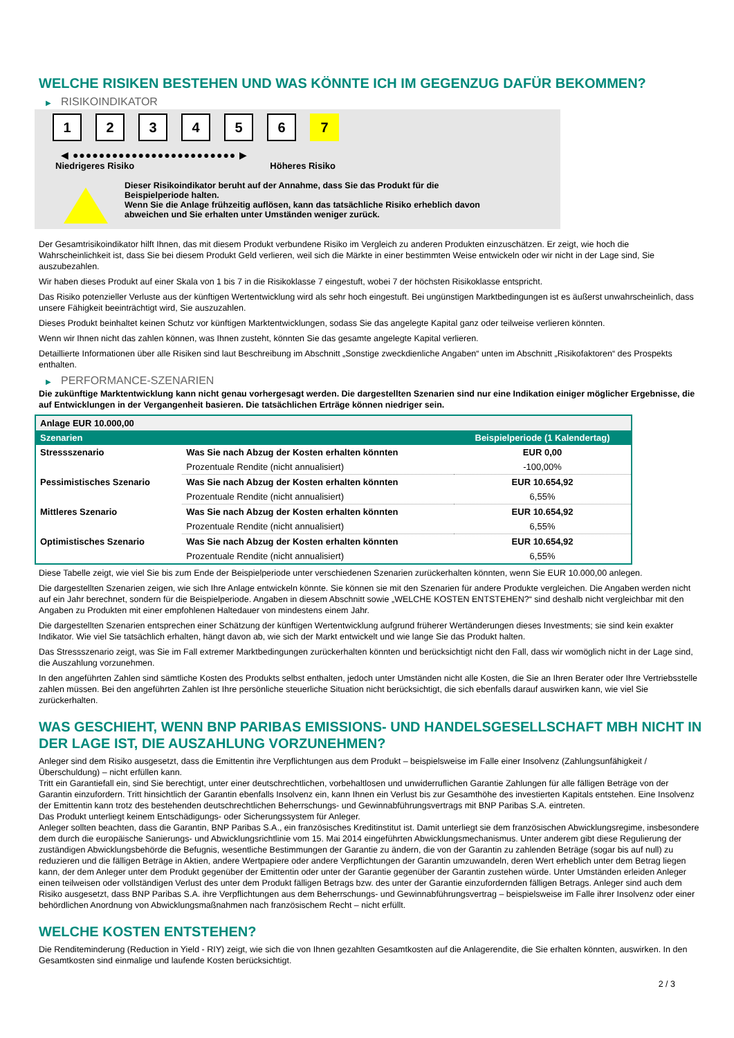WELCHE RISIKEN BESTEHEN UND WAS KÖNNTE ICH IM GEGENZUG DAFÜR BEKOMMEN?
▶ RISIKOINDIKATOR
1 2 3 4 5 6 7
◀ ●●●●●●●●●●●●●●●●●●●●●●●●● ▶
Niedrigeres Risiko Höheres Risiko
Dieser Risikoindikator beruht auf der Annahme, dass Sie das Produkt für die
Beispielperiode halten.
Wenn Sie die Anlage frühzeitig auflösen, kann das tatsächliche Risiko erheblich davon
abweichen und Sie erhalten unter Umständen weniger zurück.
Der Gesamtrisikoindikator hilft Ihnen, das mit diesem Produkt verbundene Risiko im Vergleich zu anderen Produkten einzuschätzen. Er zeigt, wie hoch die Wahrscheinlichkeit ist, dass Sie bei diesem Produkt Geld verlieren, weil sich die Märkte in einer bestimmten Weise entwickeln oder wir nicht in der Lage sind, Sie auszubezahlen.
Wir haben dieses Produkt auf einer Skala von 1 bis 7 in die Risikoklasse 7 eingestuft, wobei 7 der höchsten Risikoklasse entspricht.
Das Risiko potenzieller Verluste aus der künftigen Wertentwicklung wird als sehr hoch eingestuft. Bei ungünstigen Marktbedingungen ist es äußerst unwahrscheinlich, dass unsere Fähigkeit beeinträchtigt wird, Sie auszuzahlen.
Dieses Produkt beinhaltet keinen Schutz vor künftigen Marktentwicklungen, sodass Sie das angelegte Kapital ganz oder teilweise verlieren könnten.
Wenn wir Ihnen nicht das zahlen können, was Ihnen zusteht, könnten Sie das gesamte angelegte Kapital verlieren.
Detaillierte Informationen über alle Risiken sind laut Beschreibung im Abschnitt „Sonstige zweckdienliche Angaben“ unten im Abschnitt „Risikofaktoren“ des Prospekts enthalten.
▶ PERFORMANCE-SZENARIEN
Die zukünftige Marktentwicklung kann nicht genau vorhergesagt werden. Die dargestellten Szenarien sind nur eine Indikation einiger möglicher Ergebnisse, die auf Entwicklungen in der Vergangenheit basieren. Die tatsächlichen Erträge können niedriger sein.
| Anlage EUR 10.000,00 | | |
| --- | --- | --- |
| Szenarien | | Beispielperiode (1 Kalendertag) |
| Stressszenario | Was Sie nach Abzug der Kosten erhalten könnten | EUR 0,00 |
| | Prozentuale Rendite (nicht annualisiert) | -100,00% |
| Pessimistisches Szenario | Was Sie nach Abzug der Kosten erhalten könnten | EUR 10.654,92 |
| | Prozentuale Rendite (nicht annualisiert) | 6,55% |
| Mittleres Szenario | Was Sie nach Abzug der Kosten erhalten könnten | EUR 10.654,92 |
| | Prozentuale Rendite (nicht annualisiert) | 6,55% |
| Optimistisches Szenario | Was Sie nach Abzug der Kosten erhalten könnten | EUR 10.654,92 |
| | Prozentuale Rendite (nicht annualisiert) | 6,55% |
Diese Tabelle zeigt, wie viel Sie bis zum Ende der Beispielperiode unter verschiedenen Szenarien zurückerhalten könnten, wenn Sie EUR 10.000,00 anlegen.
Die dargestellten Szenarien zeigen, wie sich Ihre Anlage entwickeln könnte. Sie können sie mit den Szenarien für andere Produkte vergleichen. Die Angaben werden nicht auf ein Jahr berechnet, sondern für die Beispielperiode. Angaben in diesem Abschnitt sowie „WELCHE KOSTEN ENTSTEHEN?“ sind deshalb nicht vergleichbar mit den Angaben zu Produkten mit einer empfohlenen Haltedauer von mindestens einem Jahr.
Die dargestellten Szenarien entsprechen einer Schätzung der künftigen Wertentwicklung aufgrund früherer Wertänderungen dieses Investments; sie sind kein exakter Indikator. Wie viel Sie tatsächlich erhalten, hängt davon ab, wie sich der Markt entwickelt und wie lange Sie das Produkt halten.
Das Stressszenario zeigt, was Sie im Fall extremer Marktbedingungen zurückerhalten könnten und berücksichtigt nicht den Fall, dass wir womöglich nicht in der Lage sind, die Auszahlung vorzunehmen.
In den angeführten Zahlen sind sämtliche Kosten des Produkts selbst enthalten, jedoch unter Umständen nicht alle Kosten, die Sie an Ihren Berater oder Ihre Vertriebsstelle zahlen müssen. Bei den angeführten Zahlen ist Ihre persönliche steuerliche Situation nicht berücksichtigt, die sich ebenfalls darauf auswirken kann, wie viel Sie zurückerhalten.
WAS GESCHIEHT, WENN BNP PARIBAS EMISSIONS- UND HANDELSGESELLSCHAFT MBH NICHT IN DER LAGE IST, DIE AUSZAHLUNG VORZUNEHMEN?
Anleger sind dem Risiko ausgesetzt, dass die Emittentin ihre Verpflichtungen aus dem Produkt – beispielsweise im Falle einer Insolvenz (Zahlungsunfähigkeit / Überschuldung) – nicht erfüllen kann.
Tritt ein Garantiefall ein, sind Sie berechtigt, unter einer deutschrechtlichen, vorbehaltlosen und unwiderruflichen Garantie Zahlungen für alle fälligen Beträge von der Garantin einzufordern. Tritt hinsichtlich der Garantin ebenfalls Insolvenz ein, kann Ihnen ein Verlust bis zur Gesamthöhe des investierten Kapitals entstehen. Eine Insolvenz der Emittentin kann trotz des bestehenden deutschrechtlichen Beherrschungs- und Gewinnabführungsvertrags mit BNP Paribas S.A. eintreten.
Das Produkt unterliegt keinem Entschädigungs- oder Sicherungssystem für Anleger.
Anleger sollten beachten, dass die Garantin, BNP Paribas S.A., ein französisches Kreditinstitut ist. Damit unterliegt sie dem französischen Abwicklungsregime, insbesondere dem durch die europäische Sanierungs- und Abwicklungsrichtlinie vom 15. Mai 2014 eingeführten Abwicklungsmechanismus. Unter anderem gibt diese Regulierung der zuständigen Abwicklungsbehörde die Befugnis, wesentliche Bestimmungen der Garantie zu ändern, die von der Garantin zu zahlenden Beträge (sogar bis auf null) zu reduzieren und die fälligen Beträge in Aktien, andere Wertpapiere oder andere Verpflichtungen der Garantin umzuwandeln, deren Wert erheblich unter dem Betrag liegen kann, der dem Anleger unter dem Produkt gegenüber der Emittentin oder unter der Garantie gegenüber der Garantin zustehen würde. Unter Umständen erleiden Anleger einen teilweisen oder vollständigen Verlust des unter dem Produkt fälligen Betrags bzw. des unter der Garantie einzufordernden fälligen Betrags. Anleger sind auch dem Risiko ausgesetzt, dass BNP Paribas S.A. ihre Verpflichtungen aus dem Beherrschungs- und Gewinnabführungsvertrag – beispielsweise im Falle ihrer Insolvenz oder einer behördlichen Anordnung von Abwicklungsmaßnahmen nach französischem Recht – nicht erfüllt.
WELCHE KOSTEN ENTSTEHEN?
Die Renditeminderung (Reduction in Yield - RIY) zeigt, wie sich die von Ihnen gezahlten Gesamtkosten auf die Anlagerendite, die Sie erhalten könnten, auswirken. In den Gesamtkosten sind einmalige und laufende Kosten berücksichtigt.
2 / 3